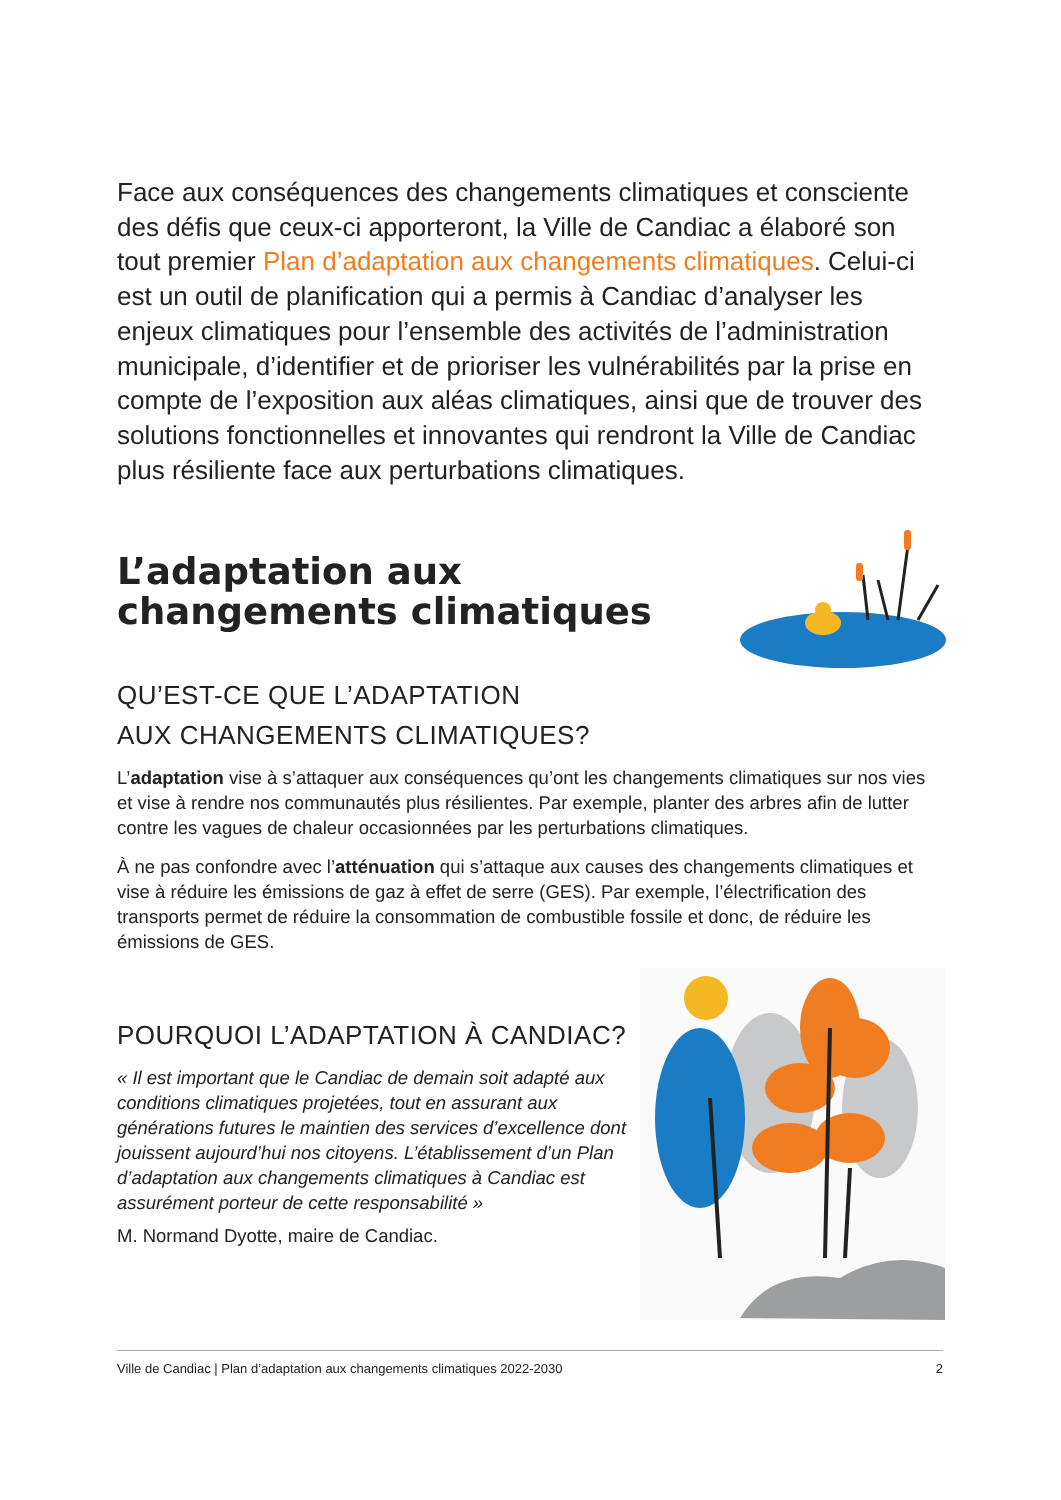Face aux conséquences des changements climatiques et consciente des défis que ceux-ci apporteront, la Ville de Candiac a élaboré son tout premier Plan d’adaptation aux changements climatiques. Celui-ci est un outil de planification qui a permis à Candiac d’analyser les enjeux climatiques pour l’ensemble des activités de l’administration municipale, d’identifier et de prioriser les vulnérabilités par la prise en compte de l’exposition aux aléas climatiques, ainsi que de trouver des solutions fonctionnelles et innovantes qui rendront la Ville de Candiac plus résiliente face aux perturbations climatiques.
L’adaptation aux
changements climatiques
QU’EST-CE QUE L’ADAPTATION
AUX CHANGEMENTS CLIMATIQUES?
L’adaptation vise à s’attaquer aux conséquences qu’ont les changements climatiques sur nos vies et vise à rendre nos communautés plus résilientes. Par exemple, planter des arbres afin de lutter contre les vagues de chaleur occasionnées par les perturbations climatiques.
À ne pas confondre avec l’atténuation qui s’attaque aux causes des changements climatiques et vise à réduire les émissions de gaz à effet de serre (GES). Par exemple, l’électrification des transports permet de réduire la consommation de combustible fossile et donc, de réduire les émissions de GES.
POURQUOI L’ADAPTATION À CANDIAC?
« Il est important que le Candiac de demain soit adapté aux conditions climatiques projetées, tout en assurant aux générations futures le maintien des services d’excellence dont jouissent aujourd’hui nos citoyens. L’établissement d’un Plan d’adaptation aux changements climatiques à Candiac est assurément porteur de cette responsabilité »
M. Normand Dyotte, maire de Candiac.
Ville de Candiac | Plan d’adaptation aux changements climatiques 2022-2030 2